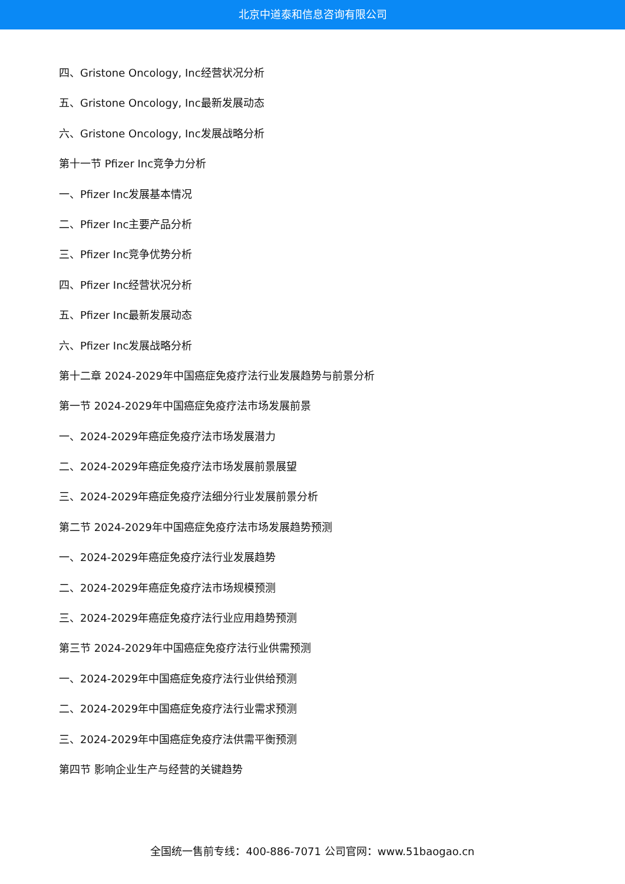北京中道泰和信息咨询有限公司
四、Gristone Oncology, Inc经营状况分析
五、Gristone Oncology, Inc最新发展动态
六、Gristone Oncology, Inc发展战略分析
第十一节 Pfizer Inc竞争力分析
一、Pfizer Inc发展基本情况
二、Pfizer Inc主要产品分析
三、Pfizer Inc竞争优势分析
四、Pfizer Inc经营状况分析
五、Pfizer Inc最新发展动态
六、Pfizer Inc发展战略分析
第十二章 2024-2029年中国癌症免疫疗法行业发展趋势与前景分析
第一节 2024-2029年中国癌症免疫疗法市场发展前景
一、2024-2029年癌症免疫疗法市场发展潜力
二、2024-2029年癌症免疫疗法市场发展前景展望
三、2024-2029年癌症免疫疗法细分行业发展前景分析
第二节 2024-2029年中国癌症免疫疗法市场发展趋势预测
一、2024-2029年癌症免疫疗法行业发展趋势
二、2024-2029年癌症免疫疗法市场规模预测
三、2024-2029年癌症免疫疗法行业应用趋势预测
第三节 2024-2029年中国癌症免疫疗法行业供需预测
一、2024-2029年中国癌症免疫疗法行业供给预测
二、2024-2029年中国癌症免疫疗法行业需求预测
三、2024-2029年中国癌症免疫疗法供需平衡预测
第四节 影响企业生产与经营的关键趋势
全国统一售前专线：400-886-7071 公司官网：www.51baogao.cn